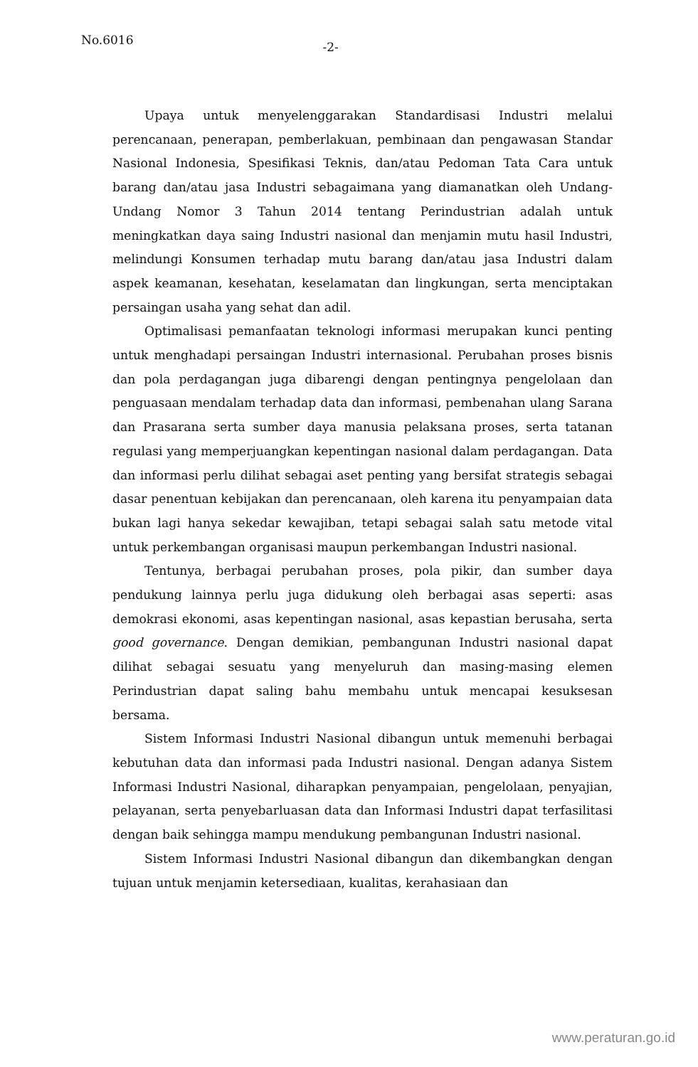No.6016 -2-
Upaya untuk menyelenggarakan Standardisasi Industri melalui perencanaan, penerapan, pemberlakuan, pembinaan dan pengawasan Standar Nasional Indonesia, Spesifikasi Teknis, dan/atau Pedoman Tata Cara untuk barang dan/atau jasa Industri sebagaimana yang diamanatkan oleh Undang-Undang Nomor 3 Tahun 2014 tentang Perindustrian adalah untuk meningkatkan daya saing Industri nasional dan menjamin mutu hasil Industri, melindungi Konsumen terhadap mutu barang dan/atau jasa Industri dalam aspek keamanan, kesehatan, keselamatan dan lingkungan, serta menciptakan persaingan usaha yang sehat dan adil.
Optimalisasi pemanfaatan teknologi informasi merupakan kunci penting untuk menghadapi persaingan Industri internasional. Perubahan proses bisnis dan pola perdagangan juga dibarengi dengan pentingnya pengelolaan dan penguasaan mendalam terhadap data dan informasi, pembenahan ulang Sarana dan Prasarana serta sumber daya manusia pelaksana proses, serta tatanan regulasi yang memperjuangkan kepentingan nasional dalam perdagangan. Data dan informasi perlu dilihat sebagai aset penting yang bersifat strategis sebagai dasar penentuan kebijakan dan perencanaan, oleh karena itu penyampaian data bukan lagi hanya sekedar kewajiban, tetapi sebagai salah satu metode vital untuk perkembangan organisasi maupun perkembangan Industri nasional.
Tentunya, berbagai perubahan proses, pola pikir, dan sumber daya pendukung lainnya perlu juga didukung oleh berbagai asas seperti: asas demokrasi ekonomi, asas kepentingan nasional, asas kepastian berusaha, serta good governance. Dengan demikian, pembangunan Industri nasional dapat dilihat sebagai sesuatu yang menyeluruh dan masing-masing elemen Perindustrian dapat saling bahu membahu untuk mencapai kesuksesan bersama.
Sistem Informasi Industri Nasional dibangun untuk memenuhi berbagai kebutuhan data dan informasi pada Industri nasional. Dengan adanya Sistem Informasi Industri Nasional, diharapkan penyampaian, pengelolaan, penyajian, pelayanan, serta penyebarluasan data dan Informasi Industri dapat terfasilitasi dengan baik sehingga mampu mendukung pembangunan Industri nasional.
Sistem Informasi Industri Nasional dibangun dan dikembangkan dengan tujuan untuk menjamin ketersediaan, kualitas, kerahasiaan dan
www.peraturan.go.id